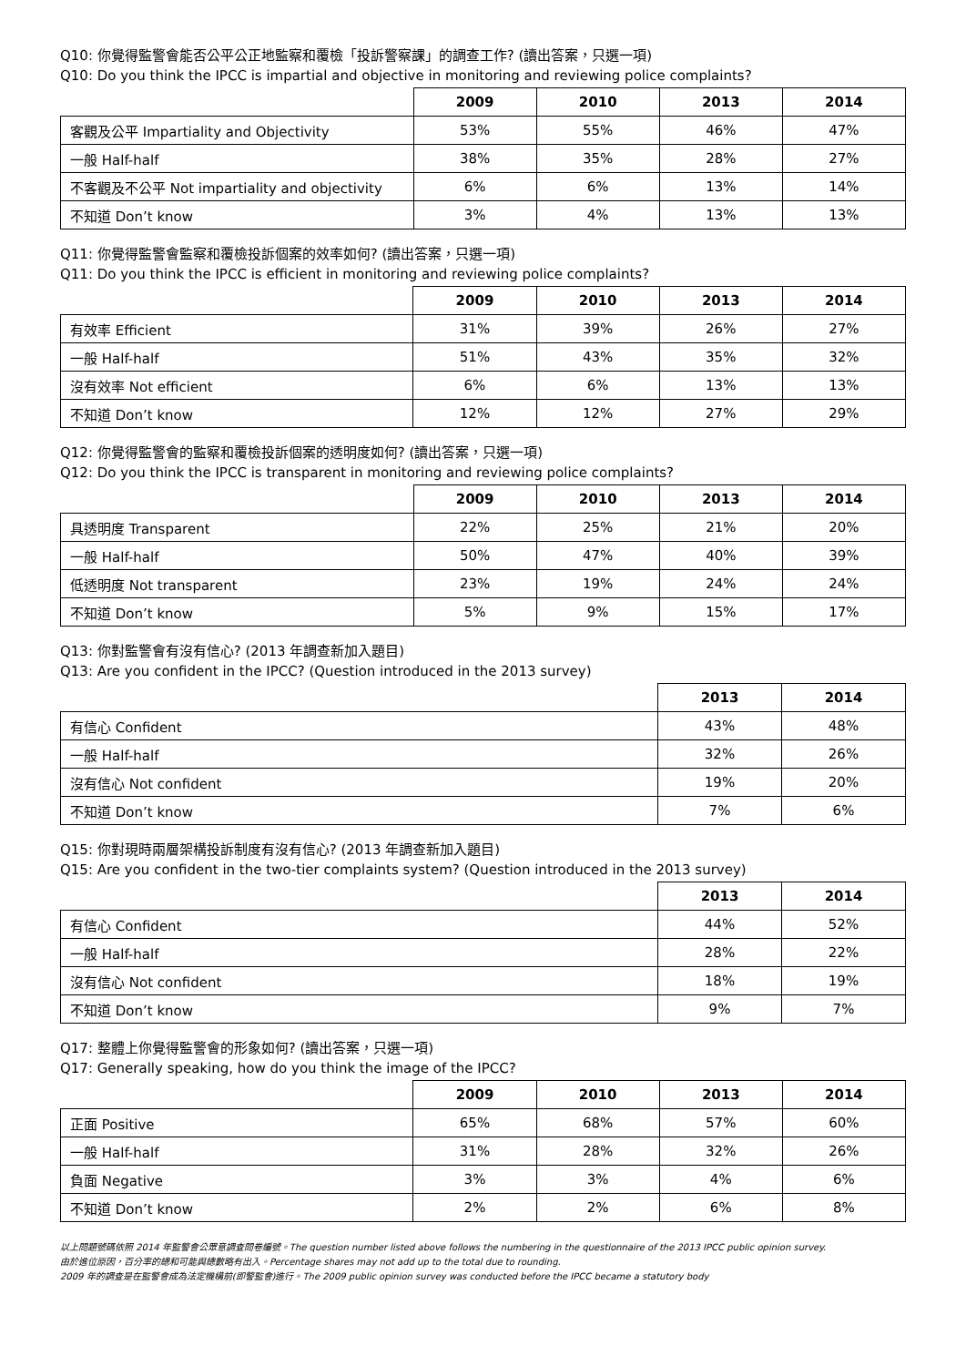Q10: 你覺得監警會能否公平公正地監察和覆檢「投訴警察課」的調查工作? (讀出答案，只選一項)
Q10: Do you think the IPCC is impartial and objective in monitoring and reviewing police complaints?
| | 2009 | 2010 | 2013 | 2014 |
| --- | --- | --- | --- | --- |
| 客觀及公平 Impartiality and Objectivity | 53% | 55% | 46% | 47% |
| 一般 Half-half | 38% | 35% | 28% | 27% |
| 不客觀及不公平 Not impartiality and objectivity | 6% | 6% | 13% | 14% |
| 不知道 Don’t know | 3% | 4% | 13% | 13% |
Q11: 你覺得監警會監察和覆檢投訴個案的效率如何? (讀出答案，只選一項)
Q11: Do you think the IPCC is efficient in monitoring and reviewing police complaints?
| | 2009 | 2010 | 2013 | 2014 |
| --- | --- | --- | --- | --- |
| 有效率 Efficient | 31% | 39% | 26% | 27% |
| 一般 Half-half | 51% | 43% | 35% | 32% |
| 沒有效率 Not efficient | 6% | 6% | 13% | 13% |
| 不知道 Don’t know | 12% | 12% | 27% | 29% |
Q12: 你覺得監警會的監察和覆檢投訴個案的透明度如何? (讀出答案，只選一項)
Q12: Do you think the IPCC is transparent in monitoring and reviewing police complaints?
| | 2009 | 2010 | 2013 | 2014 |
| --- | --- | --- | --- | --- |
| 具透明度 Transparent | 22% | 25% | 21% | 20% |
| 一般 Half-half | 50% | 47% | 40% | 39% |
| 低透明度 Not transparent | 23% | 19% | 24% | 24% |
| 不知道 Don’t know | 5% | 9% | 15% | 17% |
Q13: 你對監警會有沒有信心? (2013 年調查新加入題目)
Q13: Are you confident in the IPCC? (Question introduced in the 2013 survey)
| | 2013 | 2014 |
| --- | --- | --- |
| 有信心 Confident | 43% | 48% |
| 一般 Half-half | 32% | 26% |
| 沒有信心 Not confident | 19% | 20% |
| 不知道 Don’t know | 7% | 6% |
Q15: 你對現時兩層架構投訴制度有沒有信心? (2013 年調查新加入題目)
Q15: Are you confident in the two-tier complaints system? (Question introduced in the 2013 survey)
| | 2013 | 2014 |
| --- | --- | --- |
| 有信心 Confident | 44% | 52% |
| 一般 Half-half | 28% | 22% |
| 沒有信心 Not confident | 18% | 19% |
| 不知道 Don’t know | 9% | 7% |
Q17: 整體上你覺得監警會的形象如何? (讀出答案，只選一項)
Q17: Generally speaking, how do you think the image of the IPCC?
| | 2009 | 2010 | 2013 | 2014 |
| --- | --- | --- | --- | --- |
| 正面 Positive | 65% | 68% | 57% | 60% |
| 一般 Half-half | 31% | 28% | 32% | 26% |
| 負面 Negative | 3% | 3% | 4% | 6% |
| 不知道 Don’t know | 2% | 2% | 6% | 8% |
以上問題號碼依照 2014 年監警會公眾意調查問卷編號。The question number listed above follows the numbering in the questionnaire of the 2013 IPCC public opinion survey.
由於進位原因，百分率的總和可能與總數略有出入。Percentage shares may not add up to the total due to rounding.
2009 年的調查是在監警會成為法定機構前(即警監會)進行。The 2009 public opinion survey was conducted before the IPCC became a statutory body